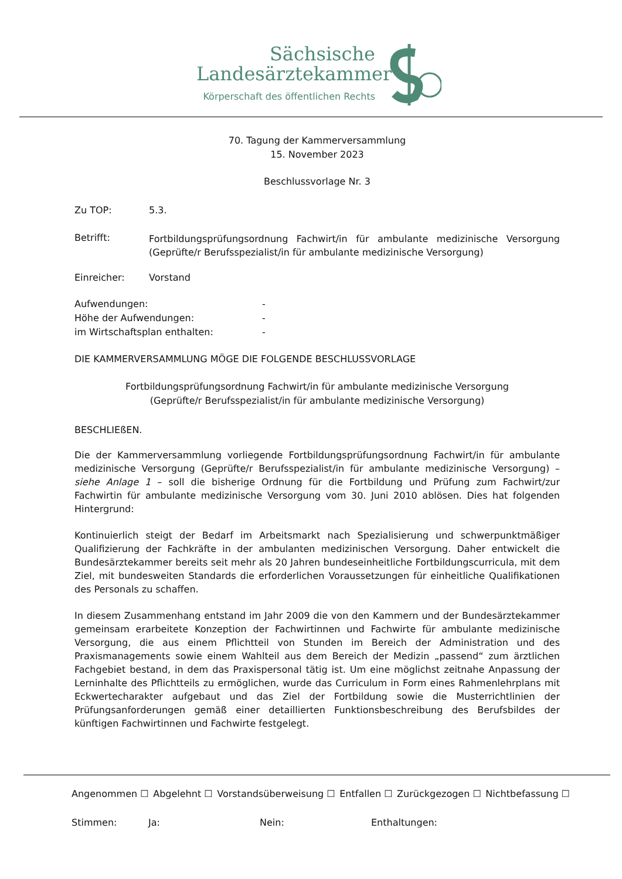Sächsische
Landesärztekammer
Körperschaft des öffentlichen Rechts
70. Tagung der Kammerversammlung
15. November 2023
Beschlussvorlage Nr. 3
Zu TOP: 5.3.
Betrifft:
Fortbildungsprüfungsordnung Fachwirt/in für ambulante medizinische Versorgung (Geprüfte/r Berufsspezialist/in für ambulante medizinische Versorgung)
Einreicher: Vorstand
Aufwendungen:
Höhe der Aufwendungen:
im Wirtschaftsplan enthalten:
-
-
-
DIE KAMMERVERSAMMLUNG MÖGE DIE FOLGENDE BESCHLUSSVORLAGE
Fortbildungsprüfungsordnung Fachwirt/in für ambulante medizinische Versorgung
(Geprüfte/r Berufsspezialist/in für ambulante medizinische Versorgung)
BESCHLIEßEN.
Die der Kammerversammlung vorliegende Fortbildungsprüfungsordnung Fachwirt/in für ambulante medizinische Versorgung (Geprüfte/r Berufsspezialist/in für ambulante medizinische Versorgung) – siehe Anlage 1 – soll die bisherige Ordnung für die Fortbildung und Prüfung zum Fachwirt/zur Fachwirtin für ambulante medizinische Versorgung vom 30. Juni 2010 ablösen. Dies hat folgenden Hintergrund:
Kontinuierlich steigt der Bedarf im Arbeitsmarkt nach Spezialisierung und schwerpunktmäßiger Qualifizierung der Fachkräfte in der ambulanten medizinischen Versorgung. Daher entwickelt die Bundesärztekammer bereits seit mehr als 20 Jahren bundeseinheitliche Fortbildungscurricula, mit dem Ziel, mit bundesweiten Standards die erforderlichen Voraussetzungen für einheitliche Qualifikationen des Personals zu schaffen.
In diesem Zusammenhang entstand im Jahr 2009 die von den Kammern und der Bundesärztekammer gemeinsam erarbeitete Konzeption der Fachwirtinnen und Fachwirte für ambulante medizinische Versorgung, die aus einem Pflichtteil von Stunden im Bereich der Administration und des Praxismanagements sowie einem Wahlteil aus dem Bereich der Medizin „passend“ zum ärztlichen Fachgebiet bestand, in dem das Praxispersonal tätig ist. Um eine möglichst zeitnahe Anpassung der Lerninhalte des Pflichtteils zu ermöglichen, wurde das Curriculum in Form eines Rahmenlehrplans mit Eckwertecharakter aufgebaut und das Ziel der Fortbildung sowie die Musterrichtlinien der Prüfungsanforderungen gemäß einer detaillierten Funktionsbeschreibung des Berufsbildes der künftigen Fachwirtinnen und Fachwirte festgelegt.
Angenommen ☐ Abgelehnt ☐ Vorstandsüberweisung ☐ Entfallen ☐ Zurückgezogen ☐ Nichtbefassung ☐
Stimmen: Ja: Nein: Enthaltungen: